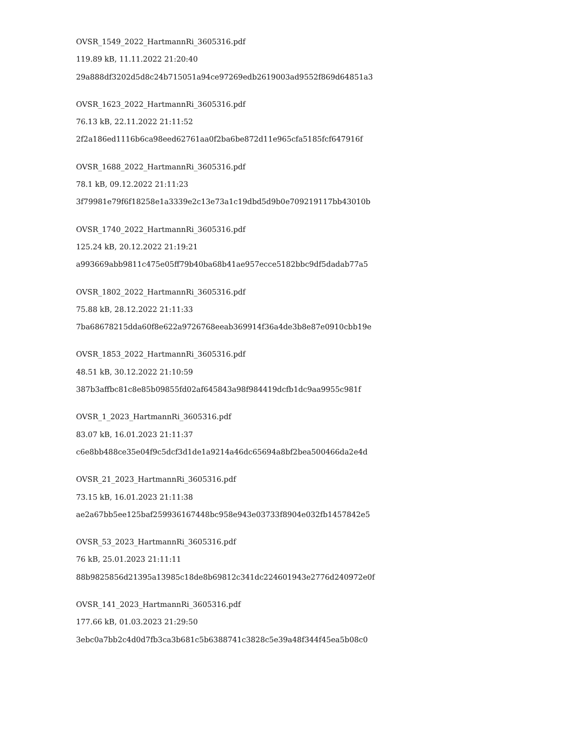OVSR_1549_2022_HartmannRi_3605316.pdf
119.89 kB, 11.11.2022 21:20:40
29a888df3202d5d8c24b715051a94ce97269edb2619003ad9552f869d64851a3
OVSR_1623_2022_HartmannRi_3605316.pdf
76.13 kB, 22.11.2022 21:11:52
2f2a186ed1116b6ca98eed62761aa0f2ba6be872d11e965cfa5185fcf647916f
OVSR_1688_2022_HartmannRi_3605316.pdf
78.1 kB, 09.12.2022 21:11:23
3f79981e79f6f18258e1a3339e2c13e73a1c19dbd5d9b0e709219117bb43010b
OVSR_1740_2022_HartmannRi_3605316.pdf
125.24 kB, 20.12.2022 21:19:21
a993669abb9811c475e05ff79b40ba68b41ae957ecce5182bbc9df5dadab77a5
OVSR_1802_2022_HartmannRi_3605316.pdf
75.88 kB, 28.12.2022 21:11:33
7ba68678215dda60f8e622a9726768eeab369914f36a4de3b8e87e0910cbb19e
OVSR_1853_2022_HartmannRi_3605316.pdf
48.51 kB, 30.12.2022 21:10:59
387b3affbc81c8e85b09855fd02af645843a98f984419dcfb1dc9aa9955c981f
OVSR_1_2023_HartmannRi_3605316.pdf
83.07 kB, 16.01.2023 21:11:37
c6e8bb488ce35e04f9c5dcf3d1de1a9214a46dc65694a8bf2bea500466da2e4d
OVSR_21_2023_HartmannRi_3605316.pdf
73.15 kB, 16.01.2023 21:11:38
ae2a67bb5ee125baf259936167448bc958e943e03733f8904e032fb1457842e5
OVSR_53_2023_HartmannRi_3605316.pdf
76 kB, 25.01.2023 21:11:11
88b9825856d21395a13985c18de8b69812c341dc224601943e2776d240972e0f
OVSR_141_2023_HartmannRi_3605316.pdf
177.66 kB, 01.03.2023 21:29:50
3ebc0a7bb2c4d0d7fb3ca3b681c5b6388741c3828c5e39a48f344f45ea5b08c0